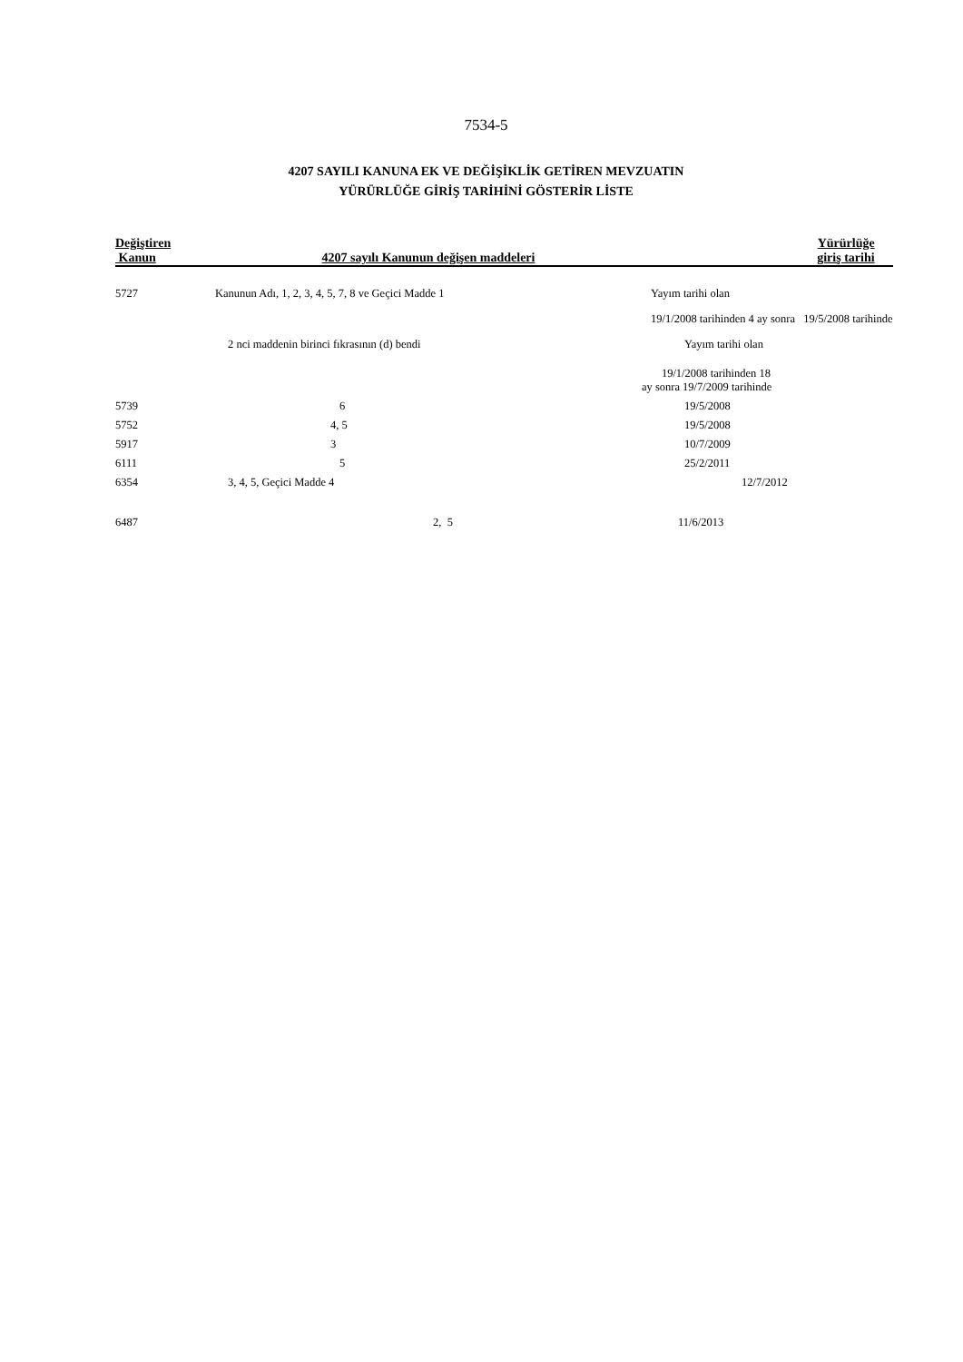7534-5
4207 SAYILI KANUNA EK VE DEĞİŞİKLİK GETİREN MEVZUATIN
YÜRÜRLÜĞE GİRİŞ TARİHİNİ GÖSTERİR LİSTE
| Değiştiren Kanun | 4207 sayılı Kanunun değişen maddeleri | Yürürlüğe giriş tarihi |
| --- | --- | --- |
| 5727 | Kanunun Adı, 1, 2, 3, 4, 5, 7, 8 ve Geçici Madde 1 | Yayım tarihi olan |
| | | 19/1/2008 tarihinden 4 ay sonra 19/5/2008 tarihinde |
| | 2 nci maddenin birinci fıkrasının (d) bendi | Yayım tarihi olan |
| | | 19/1/2008 tarihinden 18 ay sonra 19/7/2009 tarihinde |
| 5739 | 6 | 19/5/2008 |
| 5752 | 4, 5 | 19/5/2008 |
| 5917 | 3 | 10/7/2009 |
| 6111 | 5 | 25/2/2011 |
| 6354 | 3, 4, 5, Geçici Madde 4 | 12/7/2012 |
| 6487 | 2, 5 | 11/6/2013 |